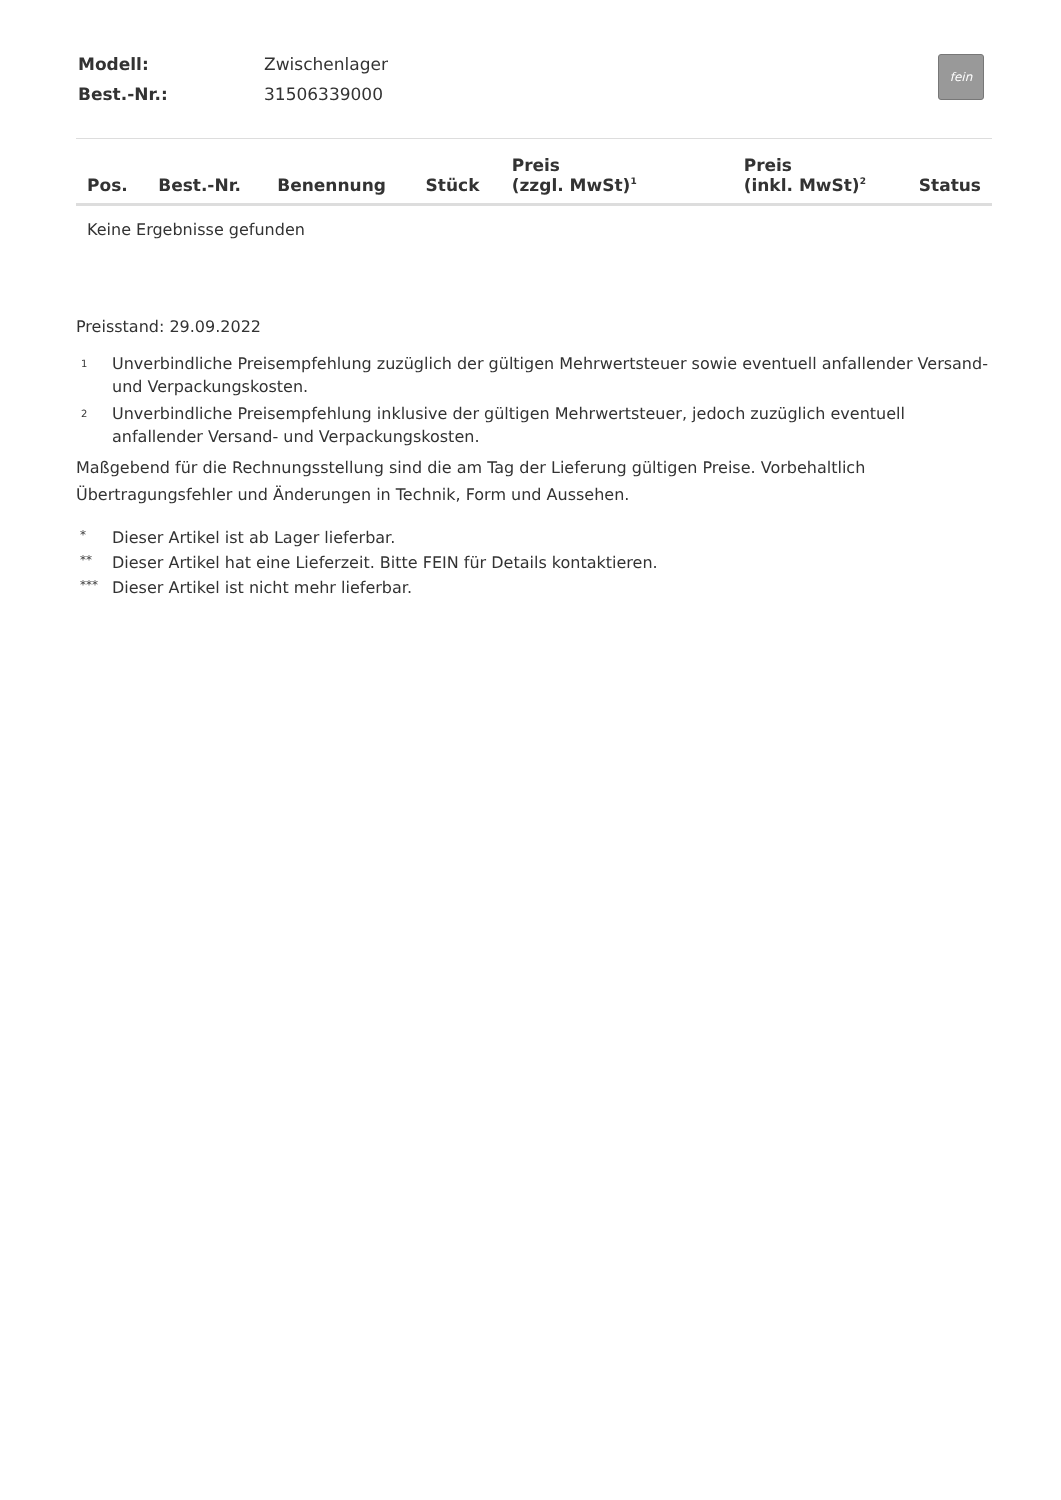fein
| Modell: | Zwischenlager |
| Best.-Nr.: | 31506339000 |
| Pos. | Best.-Nr. | Benennung | Stück | Preis (zzgl. MwSt)<sup>1</sup> | Preis (inkl. MwSt)<sup>2</sup> | Status |
| --- | --- | --- | --- | --- | --- | --- |
| Keine Ergebnisse gefunden | | | | | | |
Preisstand: 29.09.2022
1 Unverbindliche Preisempfehlung zuzüglich der gültigen Mehrwertsteuer sowie eventuell anfallender Versand- und Verpackungskosten.
2 Unverbindliche Preisempfehlung inklusive der gültigen Mehrwertsteuer, jedoch zuzüglich eventuell anfallender Versand- und Verpackungskosten.
Maßgebend für die Rechnungsstellung sind die am Tag der Lieferung gültigen Preise. Vorbehaltlich Übertragungsfehler und Änderungen in Technik, Form und Aussehen.
* Dieser Artikel ist ab Lager lieferbar.
** Dieser Artikel hat eine Lieferzeit. Bitte FEIN für Details kontaktieren.
*** Dieser Artikel ist nicht mehr lieferbar.